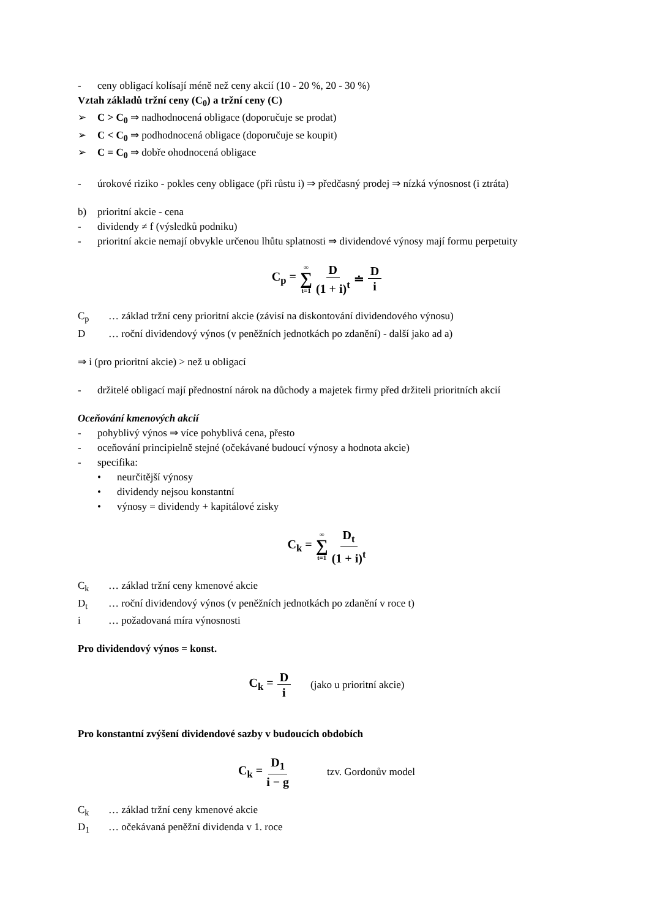- ceny obligací kolísají méně než ceny akcií (10 - 20 %, 20 - 30 %)
Vztah základů tržní ceny (C<sub>0</sub>) a tržní ceny (C)
➢ C > C<sub>0</sub> ⇒ nadhodnocená obligace (doporučuje se prodat)
➢ C < C<sub>0</sub> ⇒ podhodnocená obligace (doporučuje se koupit)
➢ C = C<sub>0</sub> ⇒ dobře ohodnocená obligace
- úrokové riziko - pokles ceny obligace (při růstu i) ⇒ předčasný prodej ⇒ nízká výnosnost (i ztráta)
b) prioritní akcie - cena
- dividendy ≠ f (výsledků podniku)
- prioritní akcie nemají obvykle určenou lhůtu splatnosti ⇒ dividendové výnosy mají formu perpetuity
C<sub>p</sub> = ∞ ∑ t=1 D (1 + i)<sup>t</sup> ≐ D i
C<sub>p</sub> … základ tržní ceny prioritní akcie (závisí na diskontování dividendového výnosu)
D … roční dividendový výnos (v peněžních jednotkách po zdanění) - další jako ad a)
⇒ i (pro prioritní akcie) > než u obligací
- držitelé obligací mají přednostní nárok na důchody a majetek firmy před držiteli prioritních akcií
Oceňování kmenových akcií
- pohyblivý výnos ⇒ více pohyblivá cena, přesto
- oceňování principielně stejné (očekávané budoucí výnosy a hodnota akcie)
- specifika:
• neurčitější výnosy
• dividendy nejsou konstantní
• výnosy = dividendy + kapitálové zisky
C<sub>k</sub> = ∞ ∑ t=1 D<sub>t</sub> (1 + i)<sup>t</sup>
C<sub>k</sub> … základ tržní ceny kmenové akcie
D<sub>t</sub> … roční dividendový výnos (v peněžních jednotkách po zdanění v roce t)
i … požadovaná míra výnosnosti
Pro dividendový výnos = konst.
C<sub>k</sub> = D i (jako u prioritní akcie)
Pro konstantní zvýšení dividendové sazby v budoucích obdobích
C<sub>k</sub> = D<sub>1</sub> i − g tzv. Gordonův model
C<sub>k</sub> … základ tržní ceny kmenové akcie
D<sub>1</sub> … očekávaná peněžní dividenda v 1. roce